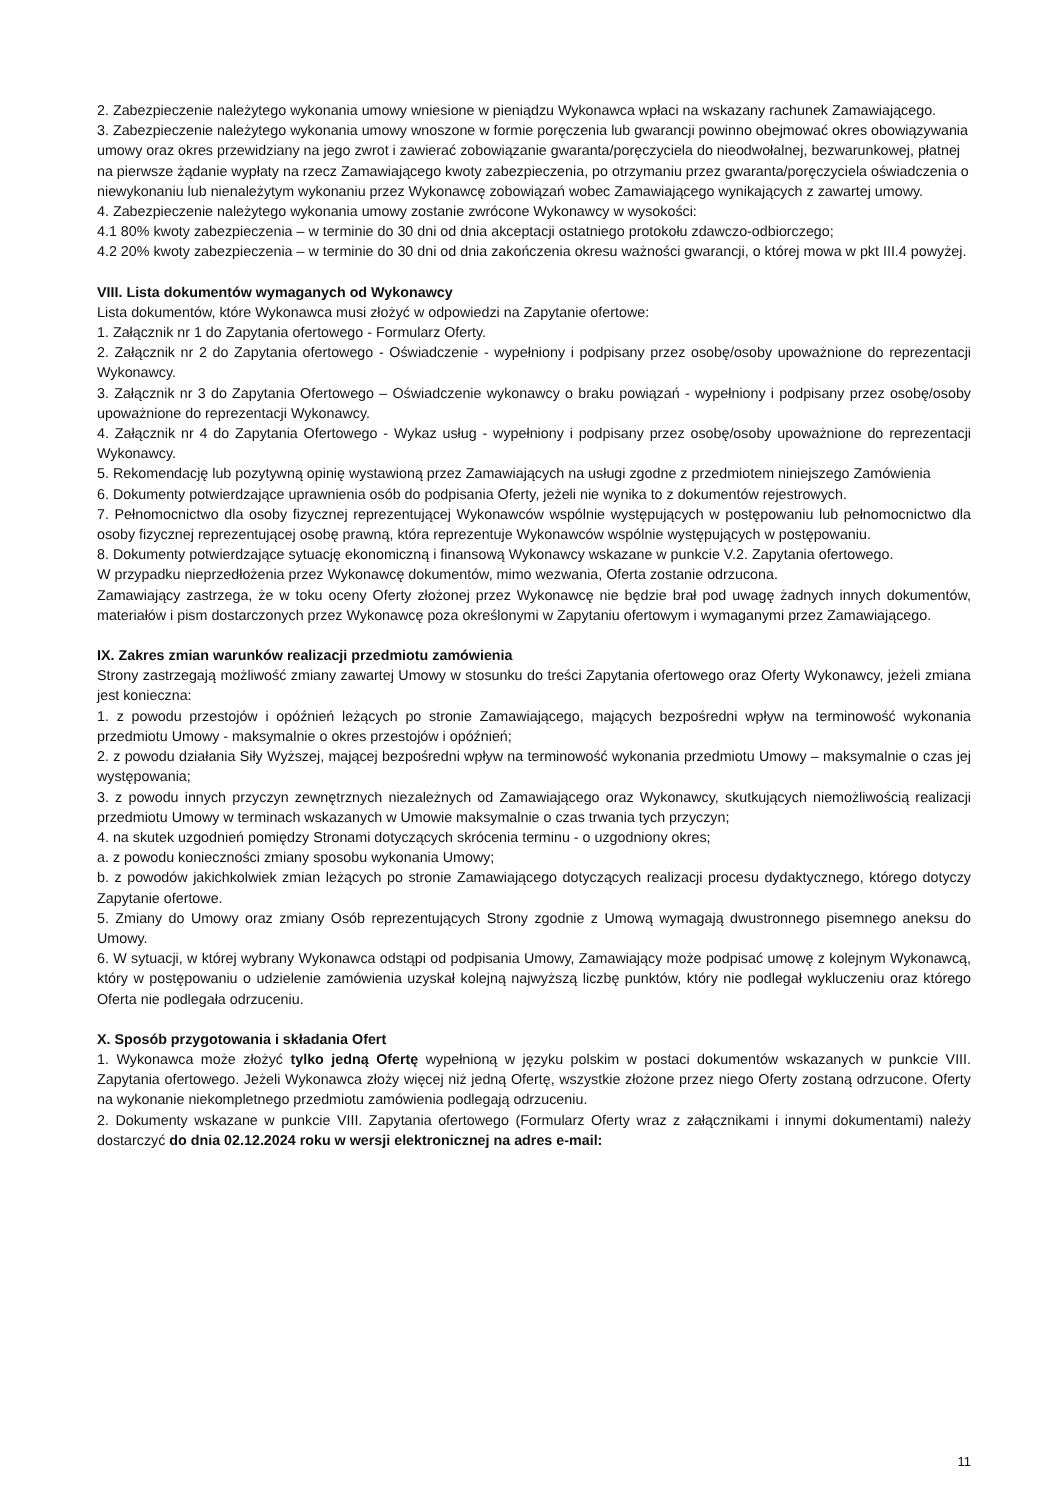2. Zabezpieczenie należytego wykonania umowy wniesione w pieniądzu Wykonawca wpłaci na wskazany rachunek Zamawiającego.
3. Zabezpieczenie należytego wykonania umowy wnoszone w formie poręczenia lub gwarancji powinno obejmować okres obowiązywania umowy oraz okres przewidziany na jego zwrot i zawierać zobowiązanie gwaranta/poręczyciela do nieodwołalnej, bezwarunkowej, płatnej na pierwsze żądanie wypłaty na rzecz Zamawiającego kwoty zabezpieczenia, po otrzymaniu przez gwaranta/poręczyciela oświadczenia o niewykonaniu lub nienależytym wykonaniu przez Wykonawcę zobowiązań wobec Zamawiającego wynikających z zawartej umowy.
4. Zabezpieczenie należytego wykonania umowy zostanie zwrócone Wykonawcy w wysokości:
4.1 80% kwoty zabezpieczenia – w terminie do 30 dni od dnia akceptacji ostatniego protokołu zdawczo-odbiorczego;
4.2 20% kwoty zabezpieczenia – w terminie do 30 dni od dnia zakończenia okresu ważności gwarancji, o której mowa w pkt III.4 powyżej.
VIII. Lista dokumentów wymaganych od Wykonawcy
Lista dokumentów, które Wykonawca musi złożyć w odpowiedzi na Zapytanie ofertowe:
1. Załącznik nr 1 do Zapytania ofertowego - Formularz Oferty.
2. Załącznik nr 2 do Zapytania ofertowego - Oświadczenie - wypełniony i podpisany przez osobę/osoby upoważnione do reprezentacji Wykonawcy.
3. Załącznik nr 3 do Zapytania Ofertowego – Oświadczenie wykonawcy o braku powiązań - wypełniony i podpisany przez osobę/osoby upoważnione do reprezentacji Wykonawcy.
4. Załącznik nr 4 do Zapytania Ofertowego - Wykaz usług - wypełniony i podpisany przez osobę/osoby upoważnione do reprezentacji Wykonawcy.
5. Rekomendację lub pozytywną opinię wystawioną przez Zamawiających na usługi zgodne z przedmiotem niniejszego Zamówienia
6. Dokumenty potwierdzające uprawnienia osób do podpisania Oferty, jeżeli nie wynika to z dokumentów rejestrowych.
7. Pełnomocnictwo dla osoby fizycznej reprezentującej Wykonawców wspólnie występujących w postępowaniu lub pełnomocnictwo dla osoby fizycznej reprezentującej osobę prawną, która reprezentuje Wykonawców wspólnie występujących w postępowaniu.
8. Dokumenty potwierdzające sytuację ekonomiczną i finansową Wykonawcy wskazane w punkcie V.2. Zapytania ofertowego.
W przypadku nieprzedłożenia przez Wykonawcę dokumentów, mimo wezwania, Oferta zostanie odrzucona.
Zamawiający zastrzega, że w toku oceny Oferty złożonej przez Wykonawcę nie będzie brał pod uwagę żadnych innych dokumentów, materiałów i pism dostarczonych przez Wykonawcę poza określonymi w Zapytaniu ofertowym i wymaganymi przez Zamawiającego.
IX. Zakres zmian warunków realizacji przedmiotu zamówienia
Strony zastrzegają możliwość zmiany zawartej Umowy w stosunku do treści Zapytania ofertowego oraz Oferty Wykonawcy, jeżeli zmiana jest konieczna:
1. z powodu przestojów i opóźnień leżących po stronie Zamawiającego, mających bezpośredni wpływ na terminowość wykonania przedmiotu Umowy - maksymalnie o okres przestojów i opóźnień;
2. z powodu działania Siły Wyższej, mającej bezpośredni wpływ na terminowość wykonania przedmiotu Umowy – maksymalnie o czas jej występowania;
3. z powodu innych przyczyn zewnętrznych niezależnych od Zamawiającego oraz Wykonawcy, skutkujących niemożliwością realizacji przedmiotu Umowy w terminach wskazanych w Umowie maksymalnie o czas trwania tych przyczyn;
4. na skutek uzgodnień pomiędzy Stronami dotyczących skrócenia terminu - o uzgodniony okres;
a. z powodu konieczności zmiany sposobu wykonania Umowy;
b. z powodów jakichkolwiek zmian leżących po stronie Zamawiającego dotyczących realizacji procesu dydaktycznego, którego dotyczy Zapytanie ofertowe.
5. Zmiany do Umowy oraz zmiany Osób reprezentujących Strony zgodnie z Umową wymagają dwustronnego pisemnego aneksu do Umowy.
6. W sytuacji, w której wybrany Wykonawca odstąpi od podpisania Umowy, Zamawiający może podpisać umowę z kolejnym Wykonawcą, który w postępowaniu o udzielenie zamówienia uzyskał kolejną najwyższą liczbę punktów, który nie podlegał wykluczeniu oraz którego Oferta nie podlegała odrzuceniu.
X. Sposób przygotowania i składania Ofert
1. Wykonawca może złożyć tylko jedną Ofertę wypełnioną w języku polskim w postaci dokumentów wskazanych w punkcie VIII. Zapytania ofertowego. Jeżeli Wykonawca złoży więcej niż jedną Ofertę, wszystkie złożone przez niego Oferty zostaną odrzucone. Oferty na wykonanie niekompletnego przedmiotu zamówienia podlegają odrzuceniu.
2. Dokumenty wskazane w punkcie VIII. Zapytania ofertowego (Formularz Oferty wraz z załącznikami i innymi dokumentami) należy dostarczyć do dnia 02.12.2024 roku w wersji elektronicznej na adres e-mail:
11